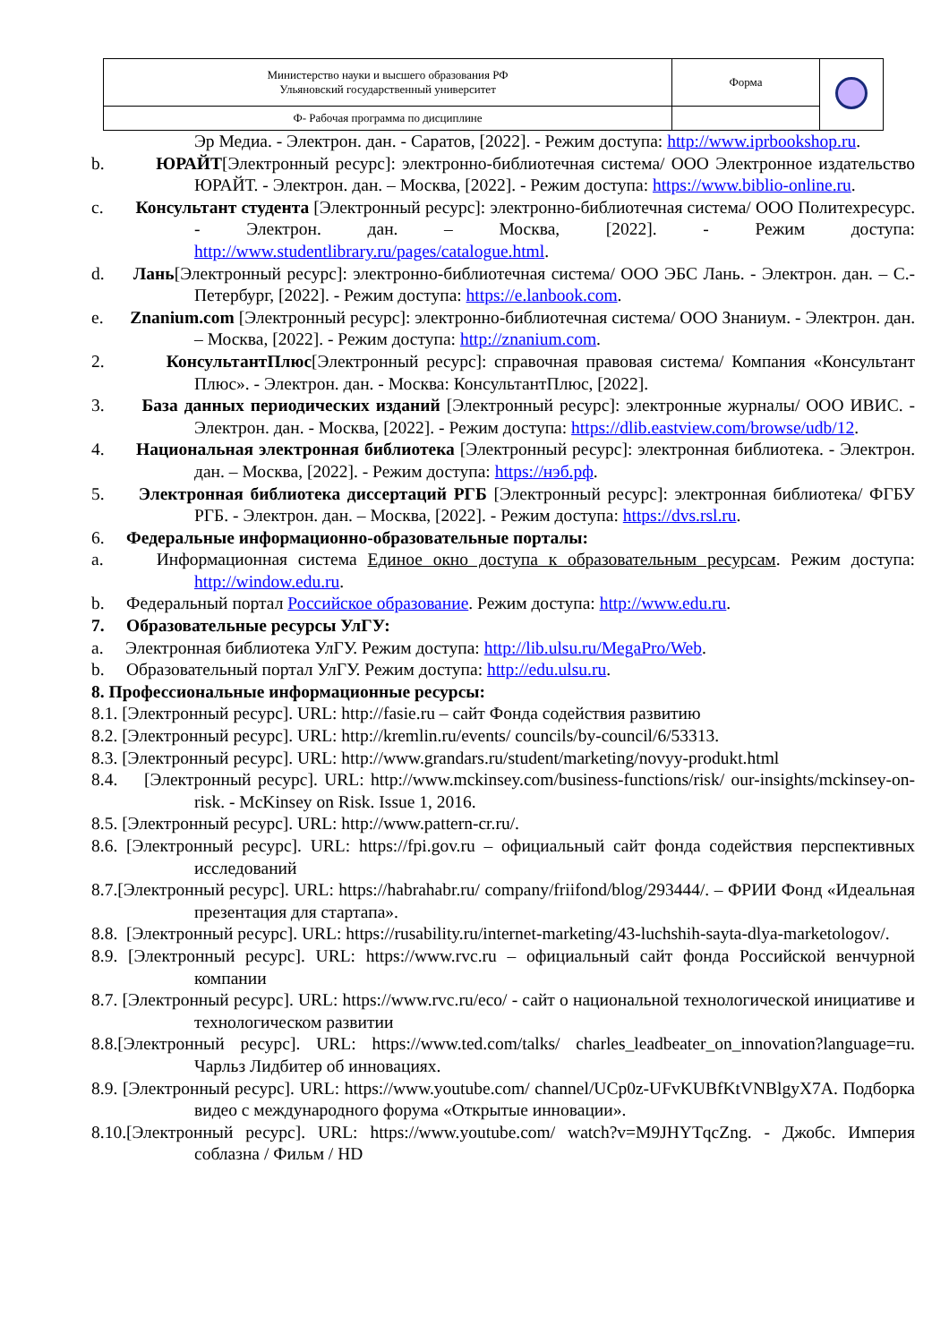| Министерство науки и высшего образования РФ Ульяновский государственный университет | Форма | |
| Ф- Рабочая программа по дисциплине | | |
Эр Медиа. ‑ Электрон. дан. ‑ Саратов, [2022]. ‑ Режим доступа: http://www.iprbookshop.ru.
b. ЮРАЙТ[Электронный ресурс]: электронно-библиотечная система/ ООО Электронное издательство ЮРАЙТ. ‑ Электрон. дан. – Москва, [2022]. ‑ Режим доступа: https://www.biblio-online.ru.
c. Консультант студента [Электронный ресурс]: электронно-библиотечная система/ ООО Политехресурс. ‑ Электрон. дан. – Москва, [2022]. ‑ Режим доступа: http://www.studentlibrary.ru/pages/catalogue.html.
d. Лань[Электронный ресурс]: электронно-библиотечная система/ ООО ЭБС Лань. ‑ Электрон. дан. – С.-Петербург, [2022]. ‑ Режим доступа: https://e.lanbook.com.
e. Znanium.com [Электронный ресурс]: электронно-библиотечная система/ ООО Знаниум. ‑ Электрон. дан. – Москва, [2022]. ‑ Режим доступа: http://znanium.com.
2. КонсультантПлюс[Электронный ресурс]: справочная правовая система/ Компания «Консультант Плюс». ‑ Электрон. дан. ‑ Москва: КонсультантПлюс, [2022].
3. База данных периодических изданий [Электронный ресурс]: электронные журналы/ ООО ИВИС. ‑ Электрон. дан. ‑ Москва, [2022]. ‑ Режим доступа: https://dlib.eastview.com/browse/udb/12.
4. Национальная электронная библиотека [Электронный ресурс]: электронная библиотека. ‑ Электрон. дан. – Москва, [2022]. ‑ Режим доступа: https://нэб.рф.
5. Электронная библиотека диссертаций РГБ [Электронный ресурс]: электронная библиотека/ ФГБУ РГБ. ‑ Электрон. дан. – Москва, [2022]. ‑ Режим доступа: https://dvs.rsl.ru.
6. Федеральные информационно-образовательные порталы:
a. Информационная система Единое окно доступа к образовательным ресурсам. Режим доступа: http://window.edu.ru.
b. Федеральный портал Российское образование. Режим доступа: http://www.edu.ru.
7. Образовательные ресурсы УлГУ:
a. Электронная библиотека УлГУ. Режим доступа: http://lib.ulsu.ru/MegaPro/Web.
b. Образовательный портал УлГУ. Режим доступа: http://edu.ulsu.ru.
8. Профессиональные информационные ресурсы:
8.1. [Электронный ресурс]. URL: http://fasie.ru – сайт Фонда содействия развитию
8.2. [Электронный ресурс]. URL: http://kremlin.ru/events/ councils/by-council/6/53313.
8.3. [Электронный ресурс]. URL: http://www.grandars.ru/student/marketing/novyy-produkt.html
8.4. [Электронный ресурс]. URL: http://www.mckinsey.com/business-functions/risk/ our-insights/mckinsey-on-risk. - McKinsey on Risk. Issue 1, 2016.
8.5. [Электронный ресурс]. URL: http://www.pattern-cr.ru/.
8.6. [Электронный ресурс]. URL: https://fpi.gov.ru – официальный сайт фонда содействия перспективных исследований
8.7.[Электронный ресурс]. URL: https://habrahabr.ru/ company/friifond/blog/293444/. – ФРИИ Фонд «Идеальная презентация для стартапа».
8.8. [Электронный ресурс]. URL: https://rusability.ru/internet-marketing/43-luchshih-sayta-dlya-marketologov/.
8.9. [Электронный ресурс]. URL: https://www.rvc.ru – официальный сайт фонда Российской венчурной компании
8.7. [Электронный ресурс]. URL: https://www.rvc.ru/eco/ - сайт о национальной технологической инициативе и технологическом развитии
8.8.[Электронный ресурс]. URL: https://www.ted.com/talks/ charles_leadbeater_on_innovation?language=ru. Чарльз Лидбитер об инновациях.
8.9. [Электронный ресурс]. URL: https://www.youtube.com/ channel/UCp0z-UFvKUBfKtVNBlgyX7A. Подборка видео с международного форума «Открытые инновации».
8.10.[Электронный ресурс]. URL: https://www.youtube.com/ watch?v=M9JHYTqcZng. - Джобс. Империя соблазна / Фильм / HD